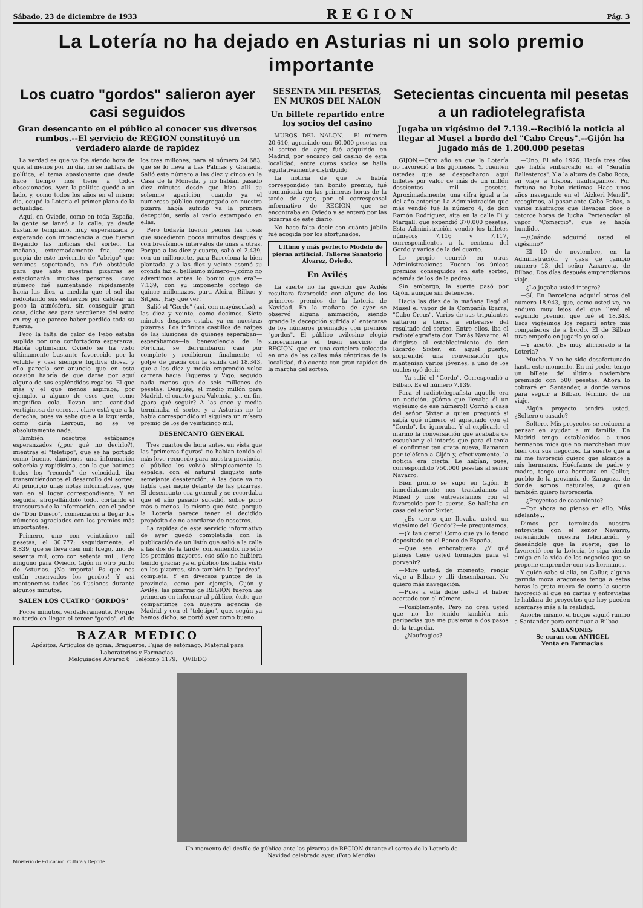Sábado, 23 de diciembre de 1933 REGION Pág. 3
La Lotería no ha dejado en Asturias ni un solo premio importante
Los cuatro "gordos" salieron ayer casi seguidos
Gran desencanto en el público al conocer sus diversos rumbos.--El servicio de REGION constituyó un verdadero alarde de rapidez
La verdad es que ya iba siendo hora de que, al menos por un día, no se hablara de política, el tema apasionante que desde hace tiempo nos tiene a todos obsesionados. Ayer, la política quedó a un lado, y, como todos los años en el mismo día, ocupó la Lotería el primer plano de la actualidad.
Aquí, en Oviedo, como en toda España, la gente se lanzó a la calle, ya desde bastante temprano, muy esperanzada y esperando con impaciencia a que fueran llegando las noticias del sorteo. La mañana, extremadamente fría, como propia de este inviernito de "abrigo" que venimos soportando, no fué obstáculo para que ante nuestras pizarras se estacionarán muchas personas, cuyo número fué aumentando rápidamente hacia las diez, a medida que el sol iba redoblando sus esfuerzos por caldear un poco la atmósfera, sin conseguir gran cosa, dicho sea para vergüenza del astro ex rey, que parece haber perdido toda su fuerza.
Pero la falta de calor de Febo estaba suplida por una confortadora esperanza. Había optimismo. Oviedo se ha visto últimamente bastante favorecido por la voluble y casi siempre fugitiva diosa, y ello parecía ser anuncio que en esta ocasión habría de que darse por aquí alguno de sus espléndidos regalos. El que más y el que menos aspiraba, por ejemplo, a alguno de esos que, como magnífica cola, llevan una cantidad vertiginosa de ceros..., claro está que a la derecha, pues ya sabe que a la izquierda, como diría Lerroux, no se ve absolutamente nada.
También nosotros estábamos esperanzados (¿por qué no decirlo?), mientras el "teletipo", que se ha portado como bueno, dándonos una información soberbia y rapidísima, con la que batimos todos los "records" de velocidad, iba transmitiéndonos el desarrollo del sorteo. Al principio unas notas informativas, que van en el lugar correspondiente. Y en seguida, atropellándolo todo, cortando el transcurso de la información, con el poder de "Don Dinero", comenzaron a llegar los números agraciados con los premios más importantes.
Primero, uno con veinticinco mil pesetas, el 30.777; seguidamente, el 8.839, que se lleva cien mil; luego, uno de sesenta mil, otro con setenta mil... Pero ninguno para Oviedo, Gijón ni otro punto de Asturias. ¡No importa! Es que nos están reservados los gordos! Y así mantenemos todos las ilusiones durante algunos minutos.
SALEN LOS CUATRO "GORDOS"
Pocos minutos, verdaderamente. Porque no tardó en llegar el tercer "gordo", el de los tres millones, para el número 24.683, que se lo lleva a Las Palmas y Granada. Salió este número a las diez y cinco en la Casa de la Moneda, y no habían pasado diez minutos desde que hizo allí su solemne aparición, cuando ya el numeroso público congregado en nuestra pizarra había sufrido ya la primera decepción, sería al verlo estampado en ellas.
Pero todavía fueron peores las cosas que sucedieron pocos minutos después y con brevísimos intervalos de unas a otras. Porque a las diez y cuarto, salió el 2.439, con un milloncete, para Barcelona la bien plantada, y a las diez y veinte asomó su oronda faz el bellísimo número—¿cómo no advertimos antes lo bonito que era?—7.139, con su imponente cortejo de quince millonazos, para Alcira, Bilbao y Sitges. ¡Hay que ver!
Salió el "Gordo" (así, con mayúsculas), a las diez y veinte, como decimos. Siete minutos después estaba ya en nuestras pizarras. Los infinitos castillos de naipes de las ilusiones de quienes esperaban—esperábamos—la benevolencia de la Fortuna, se derrumbaron casi por completo y recibieron, finalmente, el golpe de gracia con la salida del 18.343, que a las diez y media emprendió veloz carrera hacia Figueras y Vigo, seguido nada menos que de seis millones de pesetas. Después, el medio millón para Madrid, el cuarto para Valencia, y... en fin, ¿para qué seguir? A las once y media terminaba el sorteo y a Asturias no le había correspondido ni siquiera un mísero premio de los de veinticinco mil.
DESENCANTO GENERAL
Tres cuartos de hora antes, en vista que las "primeras figuras" no habían tenido el más leve recuerdo para nuestra provincia, el público les volvió olímpicamente la espalda, con el natural disgusto ante semejante desatención. A las doce ya no había casi nadie delante de las pizarras. El desencanto era general y se recordaba que el año pasado sucedió, sobre poco más o menos, lo mismo que éste, porque la Lotería parece tener el decidido propósito de no acordarse de nosotros.
La rapidez de este servicio informativo de ayer quedó completada con la publicación de un listín que salió a la calle a las dos de la tarde, conteniendo, no sólo los premios mayores, eso sólo no hubiera tenido gracia: ya el público los había visto en las pizarras, sino también la "pedrea", completa. Y en diversos puntos de la provincia, como por ejemplo, Gijón y Avilés, las pizarras de REGION fueron las primeras en informar al público, éxito que compartimos con nuestra agencia de Madrid y con el "teletipo", que, según ya hemos dicho, se portó ayer como bueno.
BAZAR MEDICO
Apósitos. Artículos de goma. Bragueros. Fajas de estómago. Material para Laboratorios y Farmacias.
Melquiades Alvarez 6 Teléfono 1179. OVIEDO
SESENTA MIL PESETAS, EN MUROS DEL NALON
Un billete repartido entre los socios del casino
MUROS DEL NALON.— El número 20.610, agraciado con 60.000 pesetas en el sorteo de ayer, fué adquirido en Madrid, por encargo del casino de esta localidad, entre cuyos socios se halla equitativamente distribuido.
La noticia de que le había correspondido tan bonito premio, fué comunicada en las primeras horas de la tarde de ayer, por el corresponsal informativo de REGION, que se encontraba en Oviedo y se enteró por las pizarras de este diario.
No hace falta decir con cuánto júbilo fué acogida por los afortunados.
Ultimo y más perfecto Modelo de pierna artificial. Talleres Sanatorio Alvarez, Oviedo.
En Avilés
La suerte no ha querido que Avilés resultara favorecida con alguno de los primeros premios de la Lotería de Navidad. En la mañana de ayer se observó alguna animación, siendo grande la decepción sufrida al enterarse de los números premiados con premios "gordos". El público avilesino elogió sinceramente el buen servicio de REGION, que en una cartelera colocada en una de las calles más céntricas de la localidad, dió cuenta con gran rapidez de la marcha del sorteo.
Setecientas cincuenta mil pesetas a un radiotelegrafista
Jugaba un vigésimo del 7.139.--Recibió la noticia al llegar al Musel a bordo del "Cabo Creus".--Gijón ha jugado más de 1.200.000 pesetas
GIJON.—Otro año en que la Lotería no favoreció a los gijoneses. Y, cuenten ustedes que se despacharon aquí billetes por valor de más de un millón doscientas mil pesetas. Aproximadamente, una cifra igual a la del año anterior. La Administración que más vendió fué la número 4, de don Ramón Rodríguez, sita en la calle Pi y Margall, que expendió 370.000 pesetas. Esta Administración vendió los billetes números 7.116 y 7.117, correspondientes a la centena del Gordo y varios de la del cuarto.
Lo propio ocurrió en otras Administraciones. Fueron los únicos premios conseguidos en este sorteo, además de los de la pedrea.
Sin embargo, la suerte pasó por Gijón, aunque sin detenerse.
Hacia las diez de la mañana llegó al Musel el vapor de la Compañía Ibarra, "Cabo Creus". Varios de sus tripulantes saltaron a tierra a enterarse del resultado del sorteo. Entre ellos, iba el radiotelegrafista don Tomás Navarro. Al dirigirse al establecimiento de don Ricardo Sixter, en aquel puerto, sorprendió una conversación que mantenían varios jóvenes, a uno de los cuales oyó decir:
—Ya salió el "Gordo". Correspondió a Bilbao. Es el número 7.139.
Para el radiotelegrafista aquello era un notición. ¡Cómo que llevaba él un vigésimo de ese número!! Corrió a casa del señor Sixter a quien preguntó si sabía qué número el agraciado con el "Gordo". Lo ignoraba. Y al explicarle el marino la conversación que acababa de escuchar y el interés que para él tenía el confirmar tan grata nueva, llamaron por teléfono a Gijón y, efectivamente, la noticia era cierta. Le habían, pues, correspondido 750.000 pesetas al señor Navarro.
Bien pronto se supo en Gijón. E inmediatamente nos trasladamos al Musel y nos entrevistamos con el favorecido por la suerte. Se hallaba en casa del señor Sixter.
—¿Es cierto que llevaba usted un vigésimo del "Gordo"?—le preguntamos.
—¡Y tan cierto! Como que ya lo tengo depositado en el Banco de España.
—Que sea enhorabuena. ¿Y qué planes tiene usted formados para el porvenir?
—Mire usted: de momento, rendir viaje a Bilbao y allí desembarcar. No quiero más navegación.
—Pues a ella debe usted el haber acertado con el número.
—Posiblemente. Pero no crea usted que no he tenido también mis peripecias que me pusieron a dos pasos de la tragedia.
—¿Naufragios?
—Uno. El año 1926. Hacía tres días que había embarcado en el "Serafín Ballesteros". Y a la altura de Cabo Roca, en viaje a Lisboa, naufragamos. Por fortuna no hubo víctimas. Hace unos años navegando en el "Aizkeri Mendi", recogimos, al pasar ante Cabo Peñas, a varios náufragos que llevaban doce o catorce horas de lucha. Pertenecían al vapor "Comercio", que se había hundido.
—¿Cuándo adquirió usted el vigésimo?
—El 10 de noviembre, en la Administración y casa de cambio número 13, del señor Azcarreta, de Bilbao. Dos días después emprendíamos viaje.
—¿Lo jugaba usted íntegro?
—Sí. En Barcelona adquirí otros del número 18.943, que, como usted ve, no anduvo muy lejos del que llevó el segundo premio, que fué el 18.343. Esos vigésimos los repartí entre mis compañeros de a bordo. El de Bilbao tuve empeño en jugarlo yo solo.
—Y acertó. ¿Es muy aficionado a la Lotería?
—Mucho. Y no he sido desafortunado hasta este momento. En mi poder tengo un billete del último noviembre premiado con 500 pesetas. Ahora lo cobraré en Santander, a donde vamos para seguir a Bilbao, término de mi viaje.
—Algún proyecto tendrá usted. ¿Soltero o casado?
—Soltero. Mis proyectos se reducen a pensar en ayudar a mi familia. En Madrid tengo establecidos a unos hermanos míos que no marchaban muy bien con sus negocios. La suerte que a mí me favoreció quiero que alcance a mis hermanos. Huérfanos de padre y madre, tengo una hermana en Gallur, pueblo de la provincia de Zaragoza, de donde somos naturales, a quien también quiero favorecerla.
—¿Proyectos de casamiento?
—Por ahora no pienso en ello. Más adelante...
Dimos por terminada nuestra entrevista con el señor Navarro, reiterándole nuestra felicitación y deseándole que la suerte, que lo favoreció con la Lotería, le siga siendo amiga en la vida de los negocios que se propone emprender con sus hermanos.
Y quién sabe si allá, en Gallur, alguna garrida moza aragonesa tenga a estas horas la grata nueva de cómo la suerte favoreció al que en cartas y entrevistas le hablara de proyectos que hoy pueden acercarse más a la realidad.
Anoche mismo, el buque siguió rumbo a Santander para continuar a Bilbao.
SABAÑONES
Se curan con ANTIGEL
Venta en Farmacias
Un momento del desfile de público ante las pizarras de REGION durante el sorteo de la Lotería de Navidad celebrado ayer. (Foto Mendía)
Ministerio de Educación, Cultura y Deporte